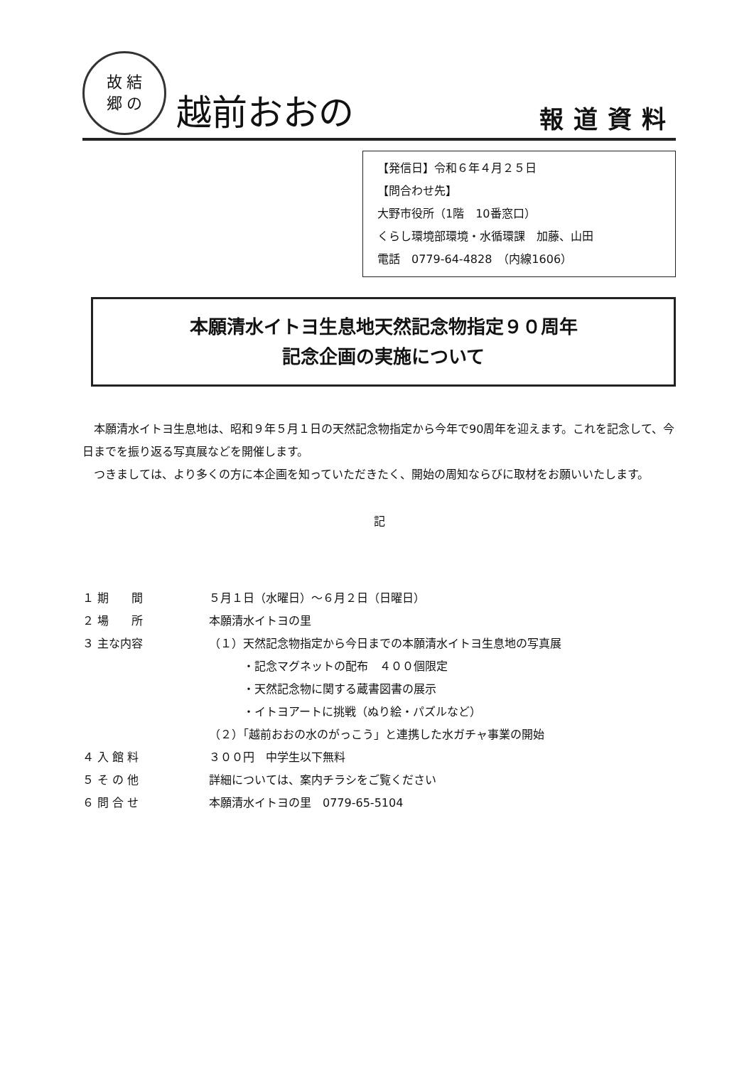故 結
郷 の
越前おおの
報道資料
【発信日】令和６年４月２５日
【問合わせ先】
大野市役所（1階　10番窓口）
くらし環境部環境・水循環課　加藤、山田
電話　0779-64-4828　（内線1606）
本願清水イトヨ生息地天然記念物指定９０周年
記念企画の実施について
　本願清水イトヨ生息地は、昭和９年５月１日の天然記念物指定から今年で90周年を迎えます。これを記念して、今日までを振り返る写真展などを開催します。
　つきましては、より多くの方に本企画を知っていただきたく、開始の周知ならびに取材をお願いいたします。
記
| １ 期 間 | ５月１日（水曜日）～６月２日（日曜日） |
| ２ 場 所 | 本願清水イトヨの里 |
| ３ 主な内容 | （１）天然記念物指定から今日までの本願清水イトヨ生息地の写真展 |
| | ・記念マグネットの配布 ４００個限定 |
| | ・天然記念物に関する蔵書図書の展示 |
| | ・イトヨアートに挑戦（ぬり絵・パズルなど） |
| | （２）「越前おおの水のがっこう」と連携した水ガチャ事業の開始 |
| ４ 入 館 料 | ３００円 中学生以下無料 |
| ５ そ の 他 | 詳細については、案内チラシをご覧ください |
| ６ 問 合 せ | 本願清水イトヨの里 0779-65-5104 |